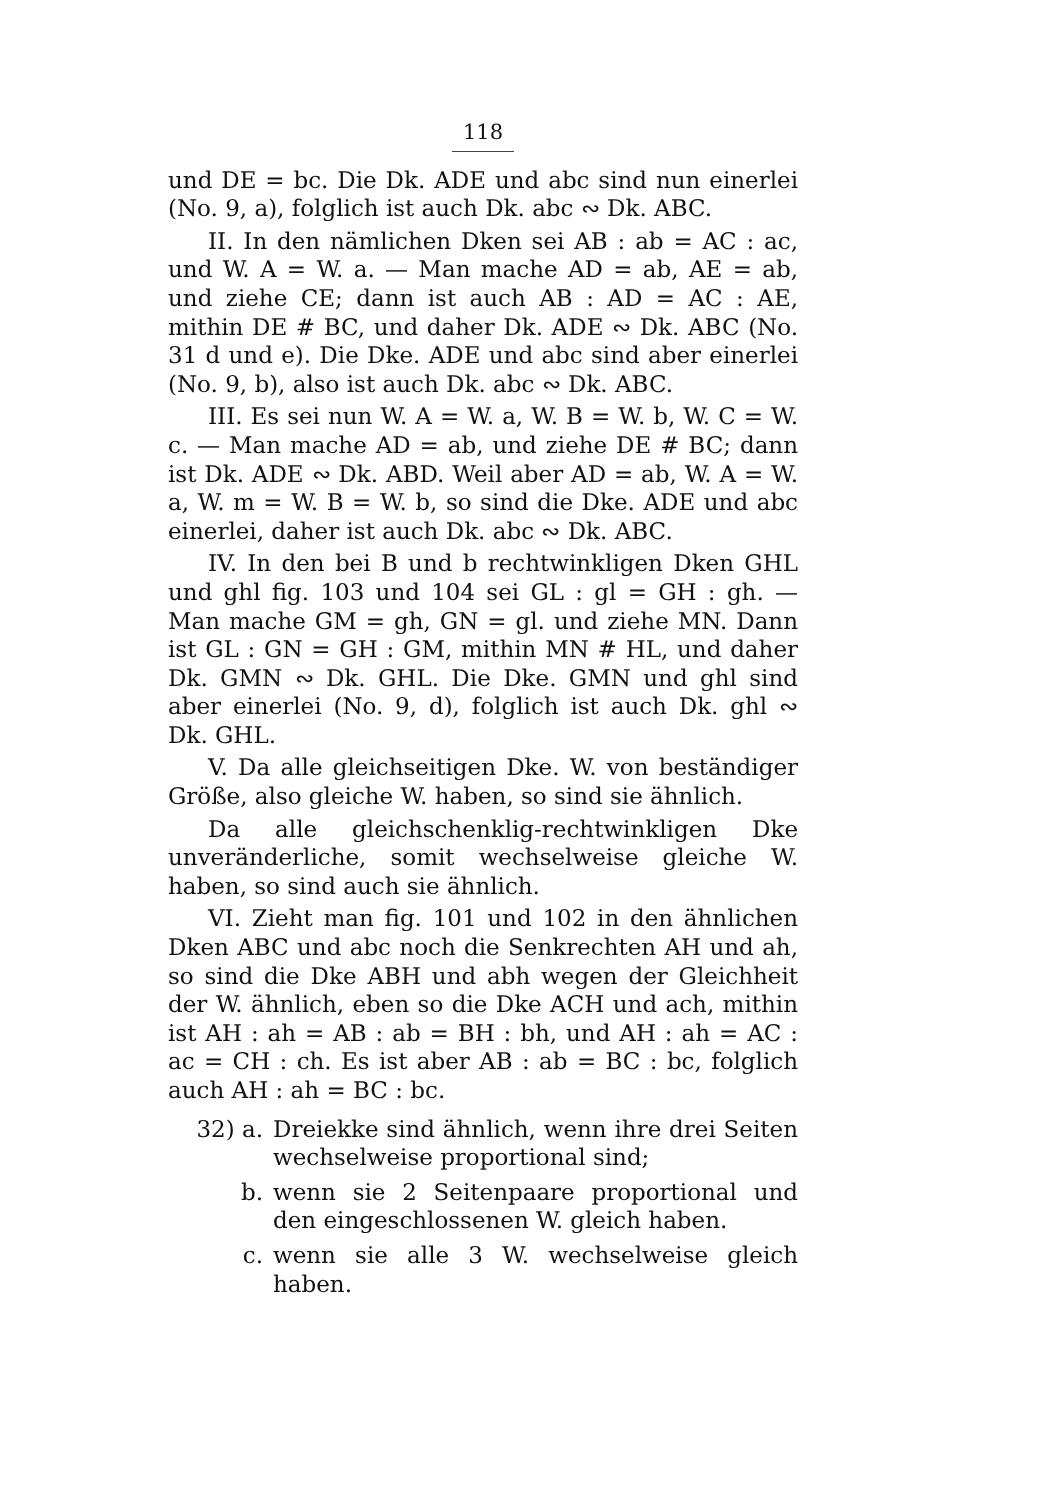118
und DE = bc. Die Dk. ADE und abc sind nun einerlei (No. 9, a), folglich ist auch Dk. abc ∾ Dk. ABC.
II. In den nämlichen Dken sei AB : ab = AC : ac, und W. A = W. a. — Man mache AD = ab, AE = ab, und ziehe CE; dann ist auch AB : AD = AC : AE, mithin DE # BC, und daher Dk. ADE ∾ Dk. ABC (No. 31 d und e). Die Dke. ADE und abc sind aber einerlei (No. 9, b), also ist auch Dk. abc ∾ Dk. ABC.
III. Es sei nun W. A = W. a, W. B = W. b, W. C = W. c. — Man mache AD = ab, und ziehe DE # BC; dann ist Dk. ADE ∾ Dk. ABD. Weil aber AD = ab, W. A = W. a, W. m = W. B = W. b, so sind die Dke. ADE und abc einerlei, daher ist auch Dk. abc ∾ Dk. ABC.
IV. In den bei B und b rechtwinkligen Dken GHL und ghl fig. 103 und 104 sei GL : gl = GH : gh. — Man mache GM = gh, GN = gl. und ziehe MN. Dann ist GL : GN = GH : GM, mithin MN # HL, und daher Dk. GMN ∾ Dk. GHL. Die Dke. GMN und ghl sind aber einerlei (No. 9, d), folglich ist auch Dk. ghl ∾ Dk. GHL.
V. Da alle gleichseitigen Dke. W. von beständiger Größe, also gleiche W. haben, so sind sie ähnlich.
Da alle gleichschenklig-rechtwinkligen Dke unveränderliche, somit wechselweise gleiche W. haben, so sind auch sie ähnlich.
VI. Zieht man fig. 101 und 102 in den ähnlichen Dken ABC und abc noch die Senkrechten AH und ah, so sind die Dke ABH und abh wegen der Gleichheit der W. ähnlich, eben so die Dke ACH und ach, mithin ist AH : ah = AB : ab = BH : bh, und AH : ah = AC : ac = CH : ch. Es ist aber AB : ab = BC : bc, folglich auch AH : ah = BC : bc.
32) a. Dreiekke sind ähnlich, wenn ihre drei Seiten wechselweise proportional sind;
b. wenn sie 2 Seitenpaare proportional und den eingeschlossenen W. gleich haben.
c. wenn sie alle 3 W. wechselweise gleich haben.